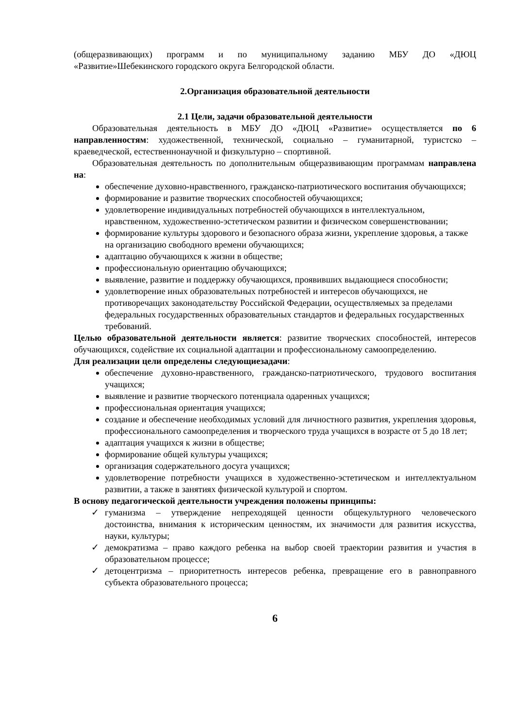(общеразвивающих) программ и по муниципальному заданию МБУ ДО «ДЮЦ «Развитие»Шебекинского городского округа Белгородской области.
2.Организация образовательной деятельности
2.1 Цели, задачи образовательной деятельности
Образовательная деятельность в МБУ ДО «ДЮЦ «Развитие» осуществляется по 6 направленностям: художественной, технической, социально – гуманитарной, туристско – краеведческой, естественнонаучной и физкультурно – спортивной.
Образовательная деятельность по дополнительным общеразвивающим программам направлена на:
обеспечение духовно-нравственного, гражданско-патриотического воспитания обучающихся;
формирование и развитие творческих способностей обучающихся;
удовлетворение индивидуальных потребностей обучающихся в интеллектуальном, нравственном, художественно-эстетическом развитии и физическом совершенствовании;
формирование культуры здорового и безопасного образа жизни, укрепление здоровья, а также на организацию свободного времени обучающихся;
адаптацию обучающихся к жизни в обществе;
профессиональную ориентацию обучающихся;
выявление, развитие и поддержку обучающихся, проявивших выдающиеся способности;
удовлетворение иных образовательных потребностей и интересов обучающихся, не противоречащих законодательству Российской Федерации, осуществляемых за пределами федеральных государственных образовательных стандартов и федеральных государственных требований.
Целью образовательной деятельности является: развитие творческих способностей, интересов обучающихся, содействие их социальной адаптации и профессиональному самоопределению.
Для реализации цели определены следующиезадачи:
обеспечение духовно-нравственного, гражданско-патриотического, трудового воспитания учащихся;
выявление и развитие творческого потенциала одаренных учащихся;
профессиональная ориентация учащихся;
создание и обеспечение необходимых условий для личностного развития, укрепления здоровья, профессионального самоопределения и творческого труда учащихся в возрасте от 5 до 18 лет;
адаптация учащихся к жизни в обществе;
формирование общей культуры учащихся;
организация содержательного досуга учащихся;
удовлетворение потребности учащихся в художественно-эстетическом и интеллектуальном развитии, а также в занятиях физической культурой и спортом.
В основу педагогической деятельности учреждения положены принципы:
✓ гуманизма – утверждение непреходящей ценности общекультурного человеческого достоинства, внимания к историческим ценностям, их значимости для развития искусства, науки, культуры;
✓ демократизма – право каждого ребенка на выбор своей траектории развития и участия в образовательном процессе;
✓ детоцентризма – приоритетность интересов ребенка, превращение его в равноправного субъекта образовательного процесса;
6